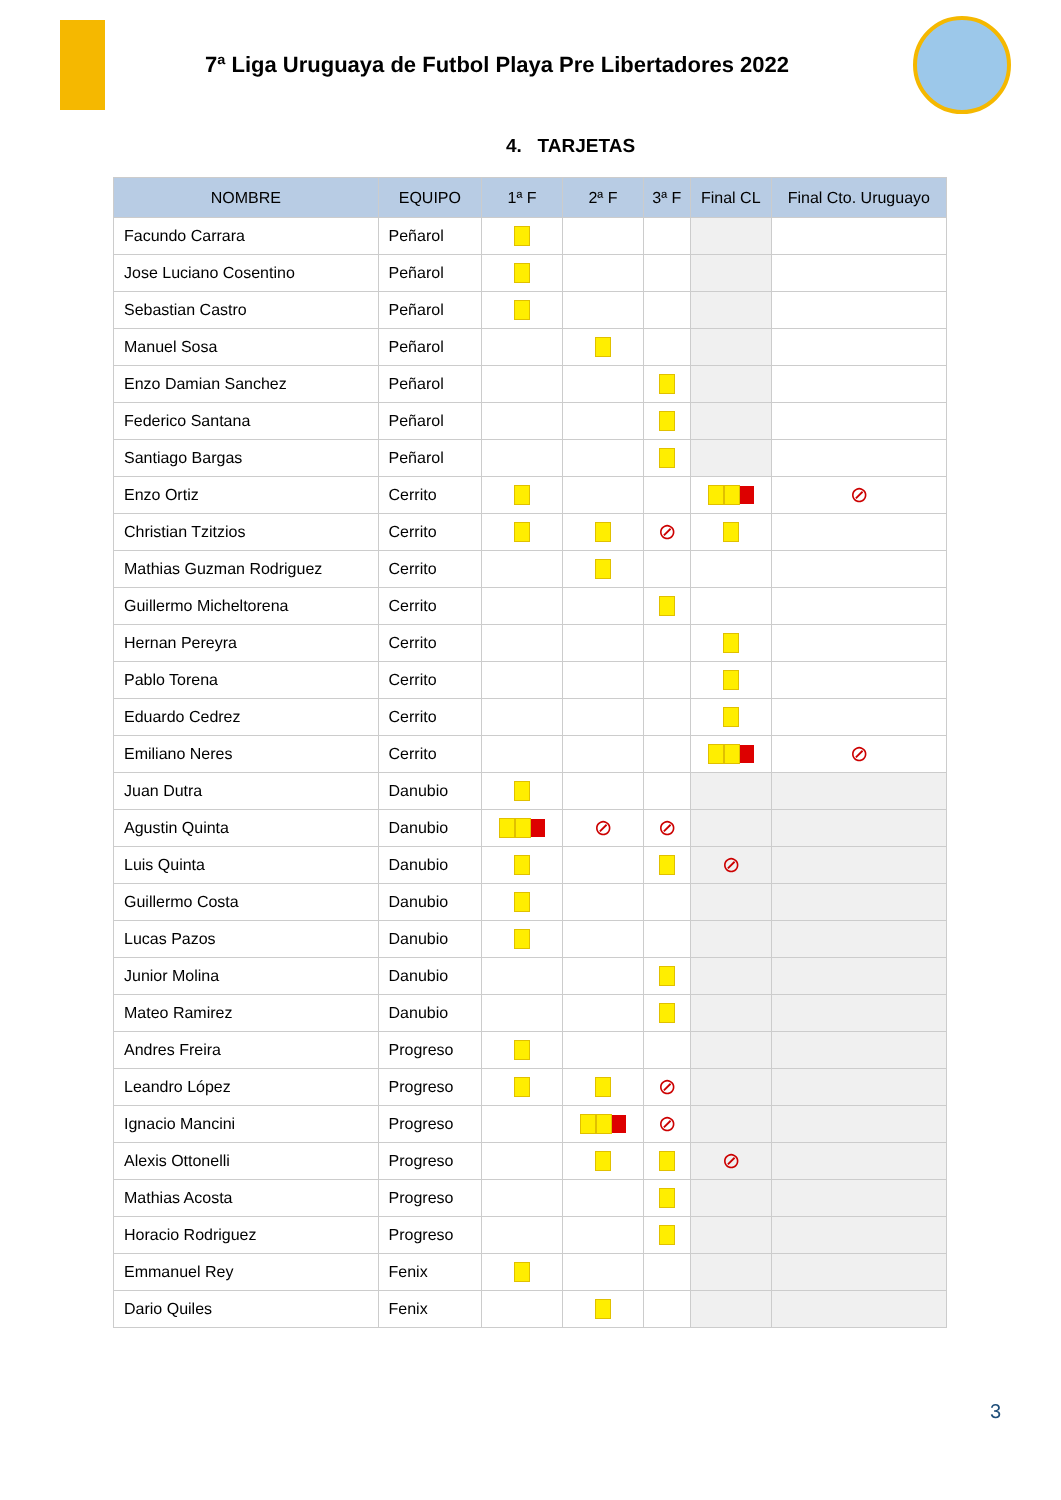7ª Liga Uruguaya de Futbol Playa Pre Libertadores 2022
4. TARJETAS
| NOMBRE | EQUIPO | 1ª F | 2ª F | 3ª F | Final CL | Final Cto. Uruguayo |
| --- | --- | --- | --- | --- | --- | --- |
| Facundo Carrara | Peñarol | | | | | |
| Jose Luciano Cosentino | Peñarol | | | | | |
| Sebastian Castro | Peñarol | | | | | |
| Manuel Sosa | Peñarol | | | | | |
| Enzo Damian Sanchez | Peñarol | | | | | |
| Federico Santana | Peñarol | | | | | |
| Santiago Bargas | Peñarol | | | | | |
| Enzo Ortiz | Cerrito | | | | | ⊘ |
| Christian Tzitzios | Cerrito | | | ⊘ | | |
| Mathias Guzman Rodriguez | Cerrito | | | | | |
| Guillermo Micheltorena | Cerrito | | | | | |
| Hernan Pereyra | Cerrito | | | | | |
| Pablo Torena | Cerrito | | | | | |
| Eduardo Cedrez | Cerrito | | | | | |
| Emiliano Neres | Cerrito | | | | | ⊘ |
| Juan Dutra | Danubio | | | | | |
| Agustin Quinta | Danubio | | ⊘ | ⊘ | | |
| Luis Quinta | Danubio | | | | ⊘ | |
| Guillermo Costa | Danubio | | | | | |
| Lucas Pazos | Danubio | | | | | |
| Junior Molina | Danubio | | | | | |
| Mateo Ramirez | Danubio | | | | | |
| Andres Freira | Progreso | | | | | |
| Leandro López | Progreso | | | ⊘ | | |
| Ignacio Mancini | Progreso | | | ⊘ | | |
| Alexis Ottonelli | Progreso | | | | ⊘ | |
| Mathias Acosta | Progreso | | | | | |
| Horacio Rodriguez | Progreso | | | | | |
| Emmanuel Rey | Fenix | | | | | |
| Dario Quiles | Fenix | | | | | |
3